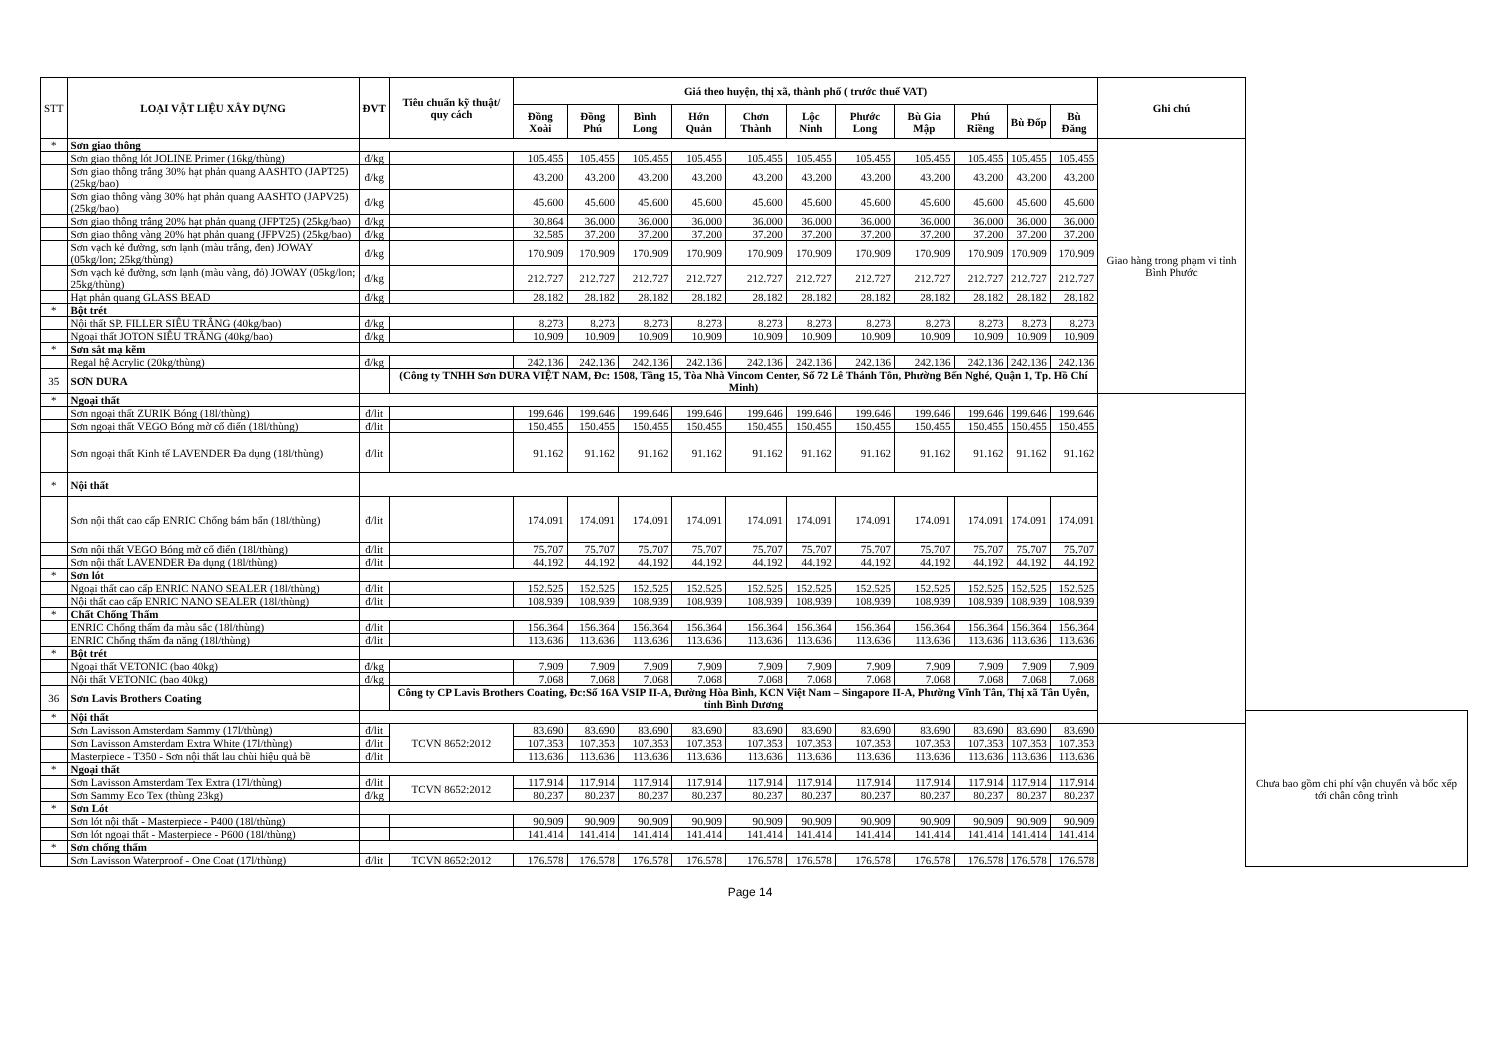| STT | LOẠI VẬT LIỆU XÂY DỰNG | ĐVT | Tiêu chuẩn kỹ thuật/ quy cách | Giá theo huyện, thị xã, thành phố ( trước thuế VAT) | | | | | | | | | | | Ghi chú | |
| --- | --- | --- | --- | --- | --- | --- | --- | --- | --- | --- | --- | --- | --- | --- | --- | --- |
| | | | | Đồng Xoài | Đồng Phú | Bình Long | Hớn Quản | Chơn Thành | Lộc Ninh | Phước Long | Bù Gia Mập | Phú Riềng | Bù Đốp | Bù Đăng | | |
| * | Sơn giao thông | | | | | | | | | | | | | | Giao hàng trong phạm vi tỉnh Bình Phước | |
| | Sơn giao thông lót JOLINE Primer (16kg/thùng) | đ/kg | | 105.455 | 105.455 | 105.455 | 105.455 | 105.455 | 105.455 | 105.455 | 105.455 | 105.455 | 105.455 | 105.455 | | |
| | Sơn giao thông trắng 30% hạt phản quang AASHTO (JAPT25) (25kg/bao) | đ/kg | | 43.200 | 43.200 | 43.200 | 43.200 | 43.200 | 43.200 | 43.200 | 43.200 | 43.200 | 43.200 | 43.200 | | |
| | Sơn giao thông vàng 30% hạt phản quang AASHTO (JAPV25) (25kg/bao) | đ/kg | | 45.600 | 45.600 | 45.600 | 45.600 | 45.600 | 45.600 | 45.600 | 45.600 | 45.600 | 45.600 | 45.600 | | |
| | Sơn giao thông trắng 20% hạt phản quang (JFPT25) (25kg/bao) | đ/kg | | 30.864 | 36.000 | 36.000 | 36.000 | 36.000 | 36.000 | 36.000 | 36.000 | 36.000 | 36.000 | 36.000 | | |
| | Sơn giao thông vàng 20% hạt phản quang (JFPV25) (25kg/bao) | đ/kg | | 32.585 | 37.200 | 37.200 | 37.200 | 37.200 | 37.200 | 37.200 | 37.200 | 37.200 | 37.200 | 37.200 | | |
| | Sơn vạch kẻ đường, sơn lạnh (màu trắng, đen) JOWAY (05kg/lon; 25kg/thùng) | đ/kg | | 170.909 | 170.909 | 170.909 | 170.909 | 170.909 | 170.909 | 170.909 | 170.909 | 170.909 | 170.909 | 170.909 | | |
| | Sơn vạch kẻ đường, sơn lạnh (màu vàng, đỏ) JOWAY (05kg/lon; 25kg/thùng) | đ/kg | | 212.727 | 212.727 | 212.727 | 212.727 | 212.727 | 212.727 | 212.727 | 212.727 | 212.727 | 212.727 | 212.727 | | |
| | Hạt phản quang GLASS BEAD | đ/kg | | 28.182 | 28.182 | 28.182 | 28.182 | 28.182 | 28.182 | 28.182 | 28.182 | 28.182 | 28.182 | 28.182 | | |
| * | Bột trét | | | | | | | | | | | | | | | |
| | Nội thất SP. FILLER SIÊU TRẮNG (40kg/bao) | đ/kg | | 8.273 | 8.273 | 8.273 | 8.273 | 8.273 | 8.273 | 8.273 | 8.273 | 8.273 | 8.273 | 8.273 | | |
| | Ngoại thất JOTON SIÊU TRẮNG (40kg/bao) | đ/kg | | 10.909 | 10.909 | 10.909 | 10.909 | 10.909 | 10.909 | 10.909 | 10.909 | 10.909 | 10.909 | 10.909 | | |
| * | Sơn sắt mạ kẽm | | | | | | | | | | | | | | | |
| | Regal hệ Acrylic (20kg/thùng) | đ/kg | | 242.136 | 242.136 | 242.136 | 242.136 | 242.136 | 242.136 | 242.136 | 242.136 | 242.136 | 242.136 | 242.136 | | |
| 35 | SƠN DURA | | (Công ty TNHH Sơn DURA VIỆT NAM, Đc: 1508, Tầng 15, Tòa Nhà Vincom Center, Số 72 Lê Thánh Tôn, Phường Bến Nghé, Quận 1, Tp. Hồ Chí Minh) | | | | | | | | | | | | | |
| * | Ngoại thất | | | | | | | | | | | | | | | |
| | Sơn ngoại thất ZURIK Bóng (18l/thùng) | đ/lit | | 199.646 | 199.646 | 199.646 | 199.646 | 199.646 | 199.646 | 199.646 | 199.646 | 199.646 | 199.646 | 199.646 | | |
| | Sơn ngoại thất VEGO Bóng mờ cổ điển (18l/thùng) | đ/lit | | 150.455 | 150.455 | 150.455 | 150.455 | 150.455 | 150.455 | 150.455 | 150.455 | 150.455 | 150.455 | 150.455 | | |
| | Sơn ngoại thất Kinh tế LAVENDER Đa dụng (18l/thùng) | đ/lit | | 91.162 | 91.162 | 91.162 | 91.162 | 91.162 | 91.162 | 91.162 | 91.162 | 91.162 | 91.162 | 91.162 | | |
| * | Nội thất | | | | | | | | | | | | | | | |
| | Sơn nội thất cao cấp ENRIC Chống bám bẩn (18l/thùng) | đ/lit | | 174.091 | 174.091 | 174.091 | 174.091 | 174.091 | 174.091 | 174.091 | 174.091 | 174.091 | 174.091 | 174.091 | | |
| | Sơn nội thất VEGO Bóng mờ cổ điển (18l/thùng) | đ/lit | | 75.707 | 75.707 | 75.707 | 75.707 | 75.707 | 75.707 | 75.707 | 75.707 | 75.707 | 75.707 | 75.707 | | |
| | Sơn nội thất LAVENDER Đa dụng (18l/thùng) | đ/lit | | 44.192 | 44.192 | 44.192 | 44.192 | 44.192 | 44.192 | 44.192 | 44.192 | 44.192 | 44.192 | 44.192 | | |
| * | Sơn lót | | | | | | | | | | | | | | | |
| | Ngoại thất cao cấp ENRIC NANO SEALER (18l/thùng) | đ/lit | | 152.525 | 152.525 | 152.525 | 152.525 | 152.525 | 152.525 | 152.525 | 152.525 | 152.525 | 152.525 | 152.525 | | |
| | Nội thất cao cấp ENRIC NANO SEALER (18l/thùng) | đ/lit | | 108.939 | 108.939 | 108.939 | 108.939 | 108.939 | 108.939 | 108.939 | 108.939 | 108.939 | 108.939 | 108.939 | | |
| * | Chất Chống Thấm | | | | | | | | | | | | | | | |
| | ENRIC Chống thấm đa màu sắc (18l/thùng) | đ/lit | | 156.364 | 156.364 | 156.364 | 156.364 | 156.364 | 156.364 | 156.364 | 156.364 | 156.364 | 156.364 | 156.364 | | |
| | ENRIC Chống thấm đa năng (18l/thùng) | đ/lit | | 113.636 | 113.636 | 113.636 | 113.636 | 113.636 | 113.636 | 113.636 | 113.636 | 113.636 | 113.636 | 113.636 | | |
| * | Bột trét | | | | | | | | | | | | | | | |
| | Ngoại thất VETONIC (bao 40kg) | đ/kg | | 7.909 | 7.909 | 7.909 | 7.909 | 7.909 | 7.909 | 7.909 | 7.909 | 7.909 | 7.909 | 7.909 | | |
| | Nội thất VETONIC (bao 40kg) | đ/kg | | 7.068 | 7.068 | 7.068 | 7.068 | 7.068 | 7.068 | 7.068 | 7.068 | 7.068 | 7.068 | 7.068 | | |
| 36 | Sơn Lavis Brothers Coating | | Công ty CP Lavis Brothers Coating, Đc:Số 16A VSIP II-A, Đường Hòa Bình, KCN Việt Nam – Singapore II-A, Phường Vĩnh Tân, Thị xã Tân Uyên, tỉnh Bình Dương | | | | | | | | | | | | | |
| * | Nội thất | | | | | | | | | | | | | | | Chưa bao gồm chi phí vận chuyển và bốc xếp tới chân công trình |
| | Sơn Lavisson Amsterdam Sammy (17l/thùng) | đ/lit | TCVN 8652:2012 | 83.690 | 83.690 | 83.690 | 83.690 | 83.690 | 83.690 | 83.690 | 83.690 | 83.690 | 83.690 | 83.690 | | |
| | Sơn Lavisson Amsterdam Extra White (17l/thùng) | đ/lit | | 107.353 | 107.353 | 107.353 | 107.353 | 107.353 | 107.353 | 107.353 | 107.353 | 107.353 | 107.353 | 107.353 | | |
| | Masterpiece - T350 - Sơn nội thất lau chùi hiệu quả bề | đ/lit | | 113.636 | 113.636 | 113.636 | 113.636 | 113.636 | 113.636 | 113.636 | 113.636 | 113.636 | 113.636 | 113.636 | | |
| * | Ngoại thất | | | | | | | | | | | | | | | |
| | Sơn Lavisson Amsterdam Tex Extra (17l/thùng) | đ/lit | TCVN 8652:2012 | 117.914 | 117.914 | 117.914 | 117.914 | 117.914 | 117.914 | 117.914 | 117.914 | 117.914 | 117.914 | 117.914 | | |
| | Sơn Sammy Eco Tex (thùng 23kg) | đ/kg | | 80.237 | 80.237 | 80.237 | 80.237 | 80.237 | 80.237 | 80.237 | 80.237 | 80.237 | 80.237 | 80.237 | | |
| * | Sơn Lót | | | | | | | | | | | | | | | |
| | Sơn lót nội thất - Masterpiece - P400 (18l/thùng) | | | 90.909 | 90.909 | 90.909 | 90.909 | 90.909 | 90.909 | 90.909 | 90.909 | 90.909 | 90.909 | 90.909 | | |
| | Sơn lót ngoại thất - Masterpiece - P600 (18l/thùng) | | | 141.414 | 141.414 | 141.414 | 141.414 | 141.414 | 141.414 | 141.414 | 141.414 | 141.414 | 141.414 | 141.414 | | |
| * | Sơn chống thấm | | | | | | | | | | | | | | | |
| | Sơn Lavisson Waterproof - One Coat (17l/thùng) | đ/lit | TCVN 8652:2012 | 176.578 | 176.578 | 176.578 | 176.578 | 176.578 | 176.578 | 176.578 | 176.578 | 176.578 | 176.578 | 176.578 | | |
Page 14